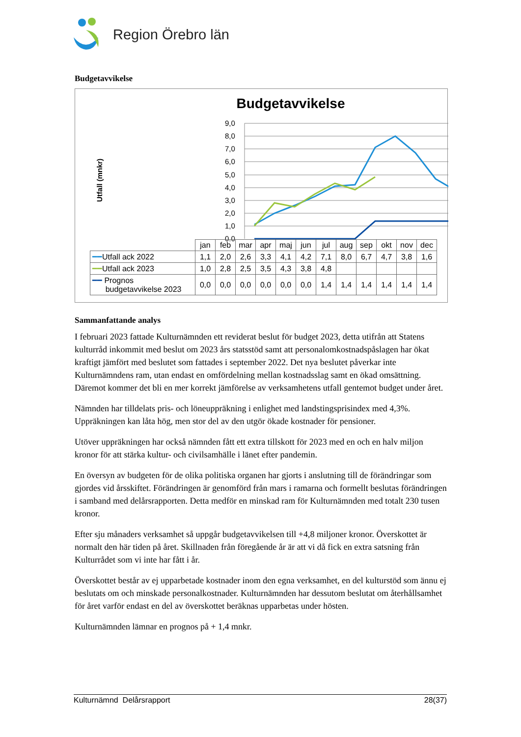Region Örebro län
Budgetavvikelse
Budgetavvikelse
Utfall (mnkr)
9,0
8,0
7,0
6,0
5,0
4,0
3,0
2,0
1,0
0,0
| | jan | feb | mar | apr | maj | jun | jul | aug | sep | okt | nov | dec |
| ━━ Utfall ack 2022 | 1,1 | 2,0 | 2,6 | 3,3 | 4,1 | 4,2 | 7,1 | 8,0 | 6,7 | 4,7 | 3,8 | 1,6 |
| ━━ Utfall ack 2023 | 1,0 | 2,8 | 2,5 | 3,5 | 4,3 | 3,8 | 4,8 | | | | | |
| ━━ Prognos budgetavvikelse 2023 | 0,0 | 0,0 | 0,0 | 0,0 | 0,0 | 0,0 | 1,4 | 1,4 | 1,4 | 1,4 | 1,4 | 1,4 |
Sammanfattande analys
I februari 2023 fattade Kulturnämnden ett reviderat beslut för budget 2023, detta utifrån att Statens kulturråd inkommit med beslut om 2023 års statsstöd samt att personalomkostnadspåslagen har ökat kraftigt jämfört med beslutet som fattades i september 2022. Det nya beslutet påverkar inte Kulturnämndens ram, utan endast en omfördelning mellan kostnadsslag samt en ökad omsättning. Däremot kommer det bli en mer korrekt jämförelse av verksamhetens utfall gentemot budget under året.
Nämnden har tilldelats pris- och löneuppräkning i enlighet med landstingsprisindex med 4,3%. Uppräkningen kan låta hög, men stor del av den utgör ökade kostnader för pensioner.
Utöver uppräkningen har också nämnden fått ett extra tillskott för 2023 med en och en halv miljon kronor för att stärka kultur- och civilsamhälle i länet efter pandemin.
En översyn av budgeten för de olika politiska organen har gjorts i anslutning till de förändringar som gjordes vid årsskiftet. Förändringen är genomförd från mars i ramarna och formellt beslutas förändringen i samband med delårsrapporten. Detta medför en minskad ram för Kulturnämnden med totalt 230 tusen kronor.
Efter sju månaders verksamhet så uppgår budgetavvikelsen till +4,8 miljoner kronor. Överskottet är normalt den här tiden på året. Skillnaden från föregående år är att vi då fick en extra satsning från Kulturrådet som vi inte har fått i år.
Överskottet består av ej upparbetade kostnader inom den egna verksamhet, en del kulturstöd som ännu ej beslutats om och minskade personalkostnader. Kulturnämnden har dessutom beslutat om återhållsamhet för året varför endast en del av överskottet beräknas upparbetas under hösten.
Kulturnämnden lämnar en prognos på + 1,4 mnkr.
Kulturnämnd Delårsrapport 28(37)